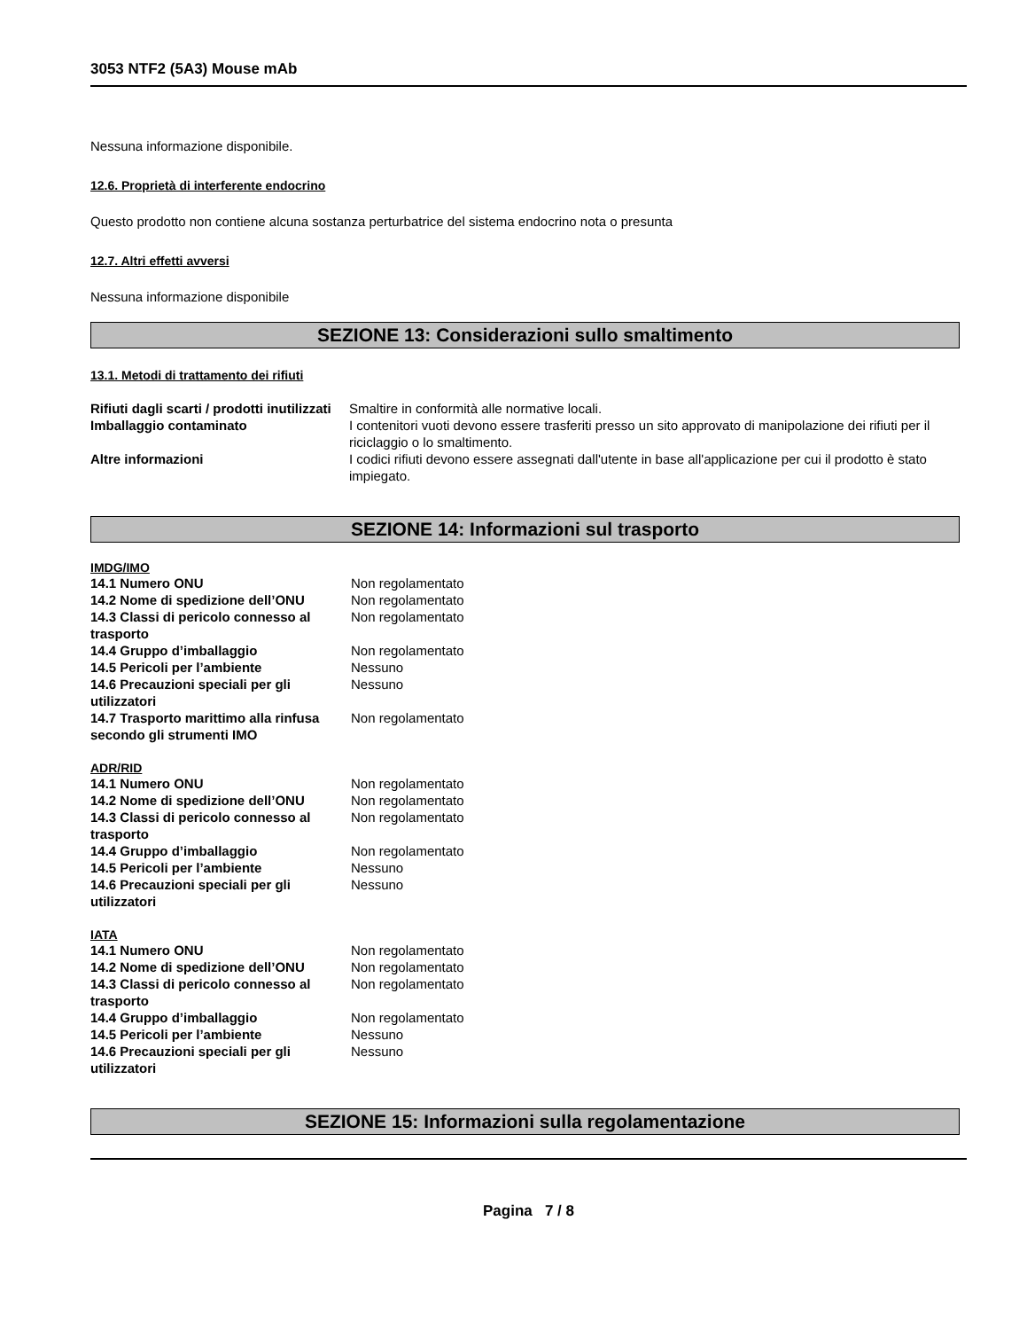3053 NTF2 (5A3) Mouse mAb
Nessuna informazione disponibile.
12.6. Proprietà di interferente endocrino
Questo prodotto non contiene alcuna sostanza perturbatrice del sistema endocrino nota o presunta
12.7. Altri effetti avversi
Nessuna informazione disponibile
SEZIONE 13: Considerazioni sullo smaltimento
13.1. Metodi di trattamento dei rifiuti
| Rifiuti dagli scarti / prodotti inutilizzati | Smaltire in conformità alle normative locali. |
| Imballaggio contaminato | I contenitori vuoti devono essere trasferiti presso un sito approvato di manipolazione dei rifiuti per il riciclaggio o lo smaltimento. |
| Altre informazioni | I codici rifiuti devono essere assegnati dall'utente in base all'applicazione per cui il prodotto è stato impiegato. |
SEZIONE 14: Informazioni sul trasporto
IMDG/IMO
| 14.1 Numero ONU | Non regolamentato |
| 14.2 Nome di spedizione dell’ONU | Non regolamentato |
| 14.3 Classi di pericolo connesso al trasporto | Non regolamentato |
| 14.4 Gruppo d’imballaggio | Non regolamentato |
| 14.5 Pericoli per l’ambiente | Nessuno |
| 14.6 Precauzioni speciali per gli utilizzatori | Nessuno |
| 14.7 Trasporto marittimo alla rinfusa secondo gli strumenti IMO | Non regolamentato |
ADR/RID
| 14.1 Numero ONU | Non regolamentato |
| 14.2 Nome di spedizione dell’ONU | Non regolamentato |
| 14.3 Classi di pericolo connesso al trasporto | Non regolamentato |
| 14.4 Gruppo d’imballaggio | Non regolamentato |
| 14.5 Pericoli per l’ambiente | Nessuno |
| 14.6 Precauzioni speciali per gli utilizzatori | Nessuno |
IATA
| 14.1 Numero ONU | Non regolamentato |
| 14.2 Nome di spedizione dell’ONU | Non regolamentato |
| 14.3 Classi di pericolo connesso al trasporto | Non regolamentato |
| 14.4 Gruppo d’imballaggio | Non regolamentato |
| 14.5 Pericoli per l’ambiente | Nessuno |
| 14.6 Precauzioni speciali per gli utilizzatori | Nessuno |
SEZIONE 15: Informazioni sulla regolamentazione
Pagina 7 / 8